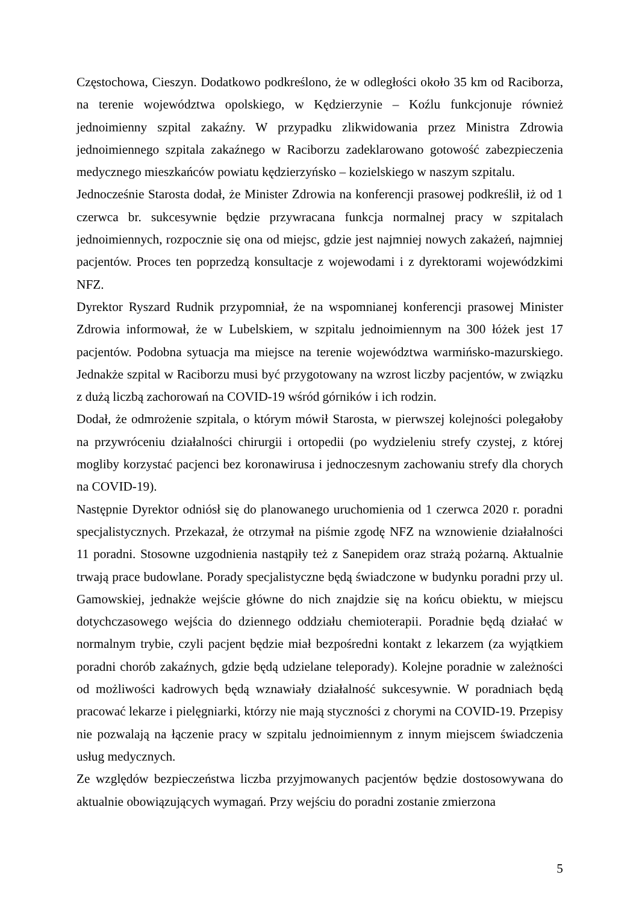Częstochowa, Cieszyn. Dodatkowo podkreślono, że w odległości około 35 km od Raciborza, na terenie województwa opolskiego, w Kędzierzynie – Koźlu funkcjonuje również jednoimienny szpital zakaźny. W przypadku zlikwidowania przez Ministra Zdrowia jednoimiennego szpitala zakaźnego w Raciborzu zadeklarowano gotowość zabezpieczenia medycznego mieszkańców powiatu kędzierzyńsko – kozielskiego w naszym szpitalu.
Jednocześnie Starosta dodał, że Minister Zdrowia na konferencji prasowej podkreślił, iż od 1 czerwca br. sukcesywnie będzie przywracana funkcja normalnej pracy w szpitalach jednoimiennych, rozpocznie się ona od miejsc, gdzie jest najmniej nowych zakażeń, najmniej pacjentów. Proces ten poprzedzą konsultacje z wojewodami i z dyrektorami wojewódzkimi NFZ.
Dyrektor Ryszard Rudnik przypomniał, że na wspomnianej konferencji prasowej Minister Zdrowia informował, że w Lubelskiem, w szpitalu jednoimiennym na 300 łóżek jest 17 pacjentów. Podobna sytuacja ma miejsce na terenie województwa warmińsko-mazurskiego. Jednakże szpital w Raciborzu musi być przygotowany na wzrost liczby pacjentów, w związku z dużą liczbą zachorowań na COVID-19 wśród górników i ich rodzin.
Dodał, że odmrożenie szpitala, o którym mówił Starosta, w pierwszej kolejności polegałoby na przywróceniu działalności chirurgii i ortopedii (po wydzieleniu strefy czystej, z której mogliby korzystać pacjenci bez koronawirusa i jednoczesnym zachowaniu strefy dla chorych na COVID-19).
Następnie Dyrektor odniósł się do planowanego uruchomienia od 1 czerwca 2020 r. poradni specjalistycznych. Przekazał, że otrzymał na piśmie zgodę NFZ na wznowienie działalności 11 poradni. Stosowne uzgodnienia nastąpiły też z Sanepidem oraz strażą pożarną. Aktualnie trwają prace budowlane. Porady specjalistyczne będą świadczone w budynku poradni przy ul. Gamowskiej, jednakże wejście główne do nich znajdzie się na końcu obiektu, w miejscu dotychczasowego wejścia do dziennego oddziału chemioterapii. Poradnie będą działać w normalnym trybie, czyli pacjent będzie miał bezpośredni kontakt z lekarzem (za wyjątkiem poradni chorób zakaźnych, gdzie będą udzielane teleporady). Kolejne poradnie w zależności od możliwości kadrowych będą wznawiały działalność sukcesywnie. W poradniach będą pracować lekarze i pielęgniarki, którzy nie mają styczności z chorymi na COVID-19. Przepisy nie pozwalają na łączenie pracy w szpitalu jednoimiennym z innym miejscem świadczenia usług medycznych.
Ze względów bezpieczeństwa liczba przyjmowanych pacjentów będzie dostosowywana do aktualnie obowiązujących wymagań. Przy wejściu do poradni zostanie zmierzona
5